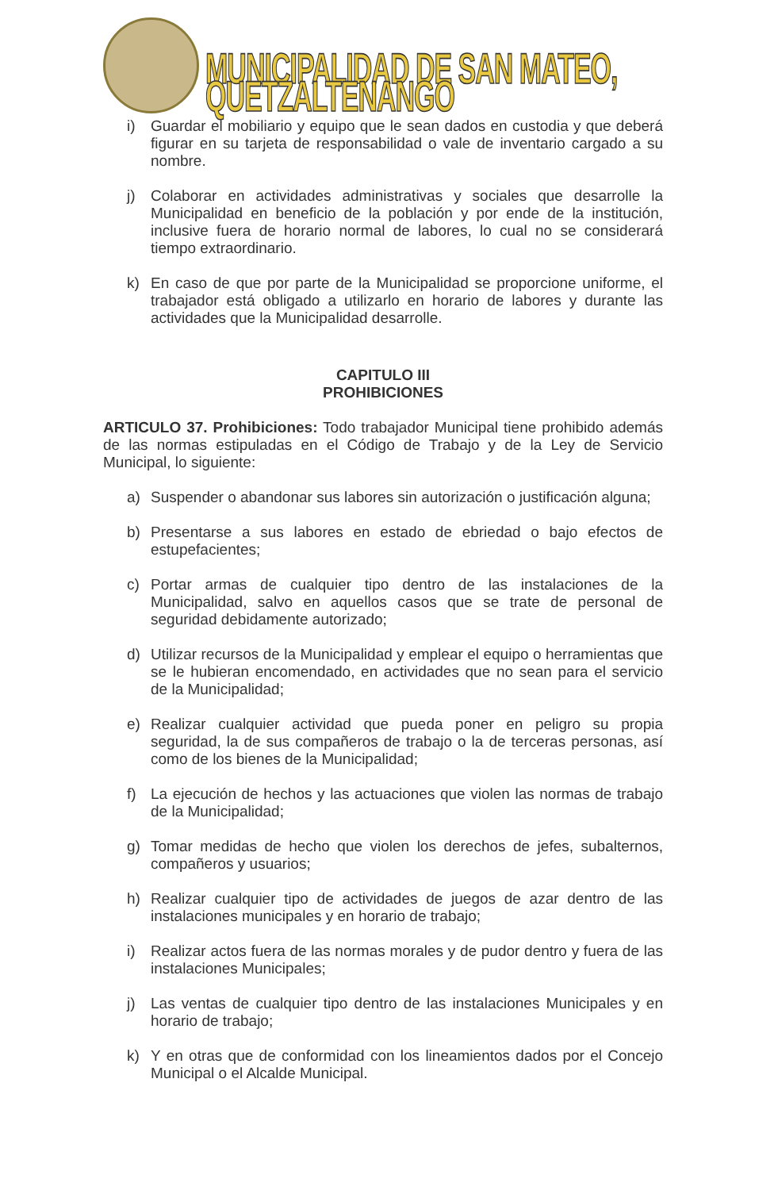MUNICIPALIDAD DE SAN MATEO, QUETZALTENANGO
i) Guardar el mobiliario y equipo que le sean dados en custodia y que deberá figurar en su tarjeta de responsabilidad o vale de inventario cargado a su nombre.
j) Colaborar en actividades administrativas y sociales que desarrolle la Municipalidad en beneficio de la población y por ende de la institución, inclusive fuera de horario normal de labores, lo cual no se considerará tiempo extraordinario.
k) En caso de que por parte de la Municipalidad se proporcione uniforme, el trabajador está obligado a utilizarlo en horario de labores y durante las actividades que la Municipalidad desarrolle.
CAPITULO III
PROHIBICIONES
ARTICULO 37. Prohibiciones: Todo trabajador Municipal tiene prohibido además de las normas estipuladas en el Código de Trabajo y de la Ley de Servicio Municipal, lo siguiente:
a) Suspender o abandonar sus labores sin autorización o justificación alguna;
b) Presentarse a sus labores en estado de ebriedad o bajo efectos de estupefacientes;
c) Portar armas de cualquier tipo dentro de las instalaciones de la Municipalidad, salvo en aquellos casos que se trate de personal de seguridad debidamente autorizado;
d) Utilizar recursos de la Municipalidad y emplear el equipo o herramientas que se le hubieran encomendado, en actividades que no sean para el servicio de la Municipalidad;
e) Realizar cualquier actividad que pueda poner en peligro su propia seguridad, la de sus compañeros de trabajo o la de terceras personas, así como de los bienes de la Municipalidad;
f) La ejecución de hechos y las actuaciones que violen las normas de trabajo de la Municipalidad;
g) Tomar medidas de hecho que violen los derechos de jefes, subalternos, compañeros y usuarios;
h) Realizar cualquier tipo de actividades de juegos de azar dentro de las instalaciones municipales y en horario de trabajo;
i) Realizar actos fuera de las normas morales y de pudor dentro y fuera de las instalaciones Municipales;
j) Las ventas de cualquier tipo dentro de las instalaciones Municipales y en horario de trabajo;
k) Y en otras que de conformidad con los lineamientos dados por el Concejo Municipal o el Alcalde Municipal.